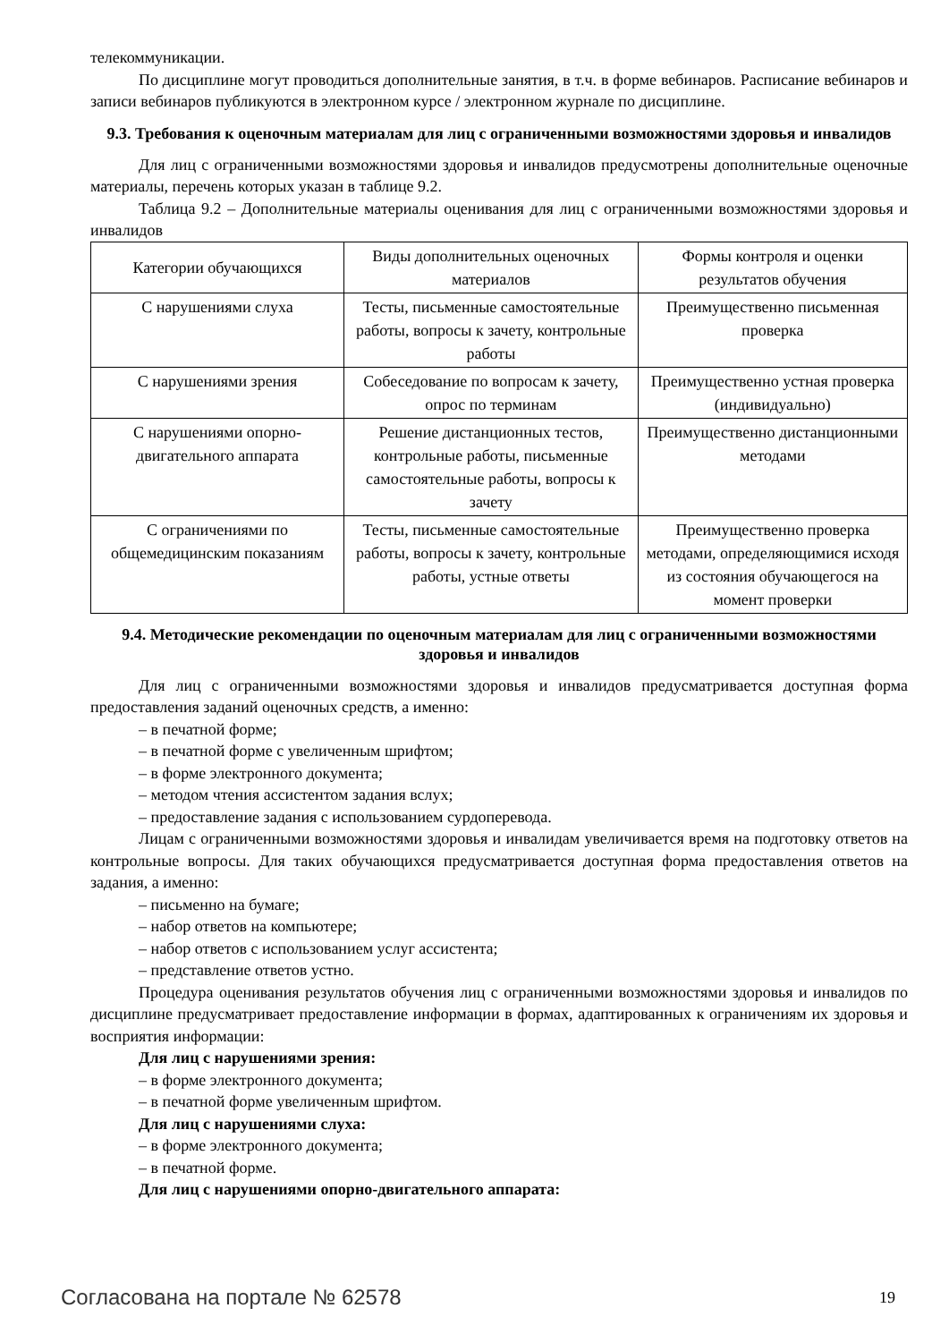телекоммуникации.
По дисциплине могут проводиться дополнительные занятия, в т.ч. в форме вебинаров. Расписание вебинаров и записи вебинаров публикуются в электронном курсе / электронном журнале по дисциплине.
9.3. Требования к оценочным материалам для лиц с ограниченными возможностями здоровья и инвалидов
Для лиц с ограниченными возможностями здоровья и инвалидов предусмотрены дополнительные оценочные материалы, перечень которых указан в таблице 9.2.
Таблица 9.2 – Дополнительные материалы оценивания для лиц с ограниченными возможностями здоровья и инвалидов
| Категории обучающихся | Виды дополнительных оценочных материалов | Формы контроля и оценки результатов обучения |
| С нарушениями слуха | Тесты, письменные самостоятельные работы, вопросы к зачету, контрольные работы | Преимущественно письменная проверка |
| С нарушениями зрения | Собеседование по вопросам к зачету, опрос по терминам | Преимущественно устная проверка (индивидуально) |
| С нарушениями опорно-двигательного аппарата | Решение дистанционных тестов, контрольные работы, письменные самостоятельные работы, вопросы к зачету | Преимущественно дистанционными методами |
| С ограничениями по общемедицинским показаниям | Тесты, письменные самостоятельные работы, вопросы к зачету, контрольные работы, устные ответы | Преимущественно проверка методами, определяющимися исходя из состояния обучающегося на момент проверки |
9.4. Методические рекомендации по оценочным материалам для лиц с ограниченными возможностями здоровья и инвалидов
Для лиц с ограниченными возможностями здоровья и инвалидов предусматривается доступная форма предоставления заданий оценочных средств, а именно:
– в печатной форме;
– в печатной форме с увеличенным шрифтом;
– в форме электронного документа;
– методом чтения ассистентом задания вслух;
– предоставление задания с использованием сурдоперевода.
Лицам с ограниченными возможностями здоровья и инвалидам увеличивается время на подготовку ответов на контрольные вопросы. Для таких обучающихся предусматривается доступная форма предоставления ответов на задания, а именно:
– письменно на бумаге;
– набор ответов на компьютере;
– набор ответов с использованием услуг ассистента;
– представление ответов устно.
Процедура оценивания результатов обучения лиц с ограниченными возможностями здоровья и инвалидов по дисциплине предусматривает предоставление информации в формах, адаптированных к ограничениям их здоровья и восприятия информации:
Для лиц с нарушениями зрения:
– в форме электронного документа;
– в печатной форме увеличенным шрифтом.
Для лиц с нарушениями слуха:
– в форме электронного документа;
– в печатной форме.
Для лиц с нарушениями опорно-двигательного аппарата:
Согласована на портале № 62578 19